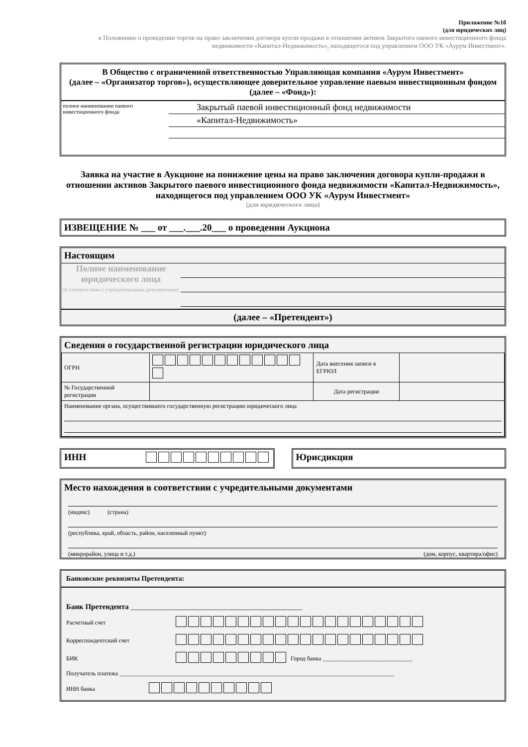Приложение №1б
(для юридических лиц)
к Положению о проведении торгов на право заключения договора купли-продажи в отношении активов Закрытого паевого инвестиционного фонда недвижимости «Капитал-Недвижимость», находящегося под управлением ООО УК «Аурум Инвестмент».
В Общество с ограниченной ответственностью Управляющая компания «Аурум Инвестмент»
(далее – «Организатор торгов»), осуществляющее доверительное управление паевым инвестиционным фондом (далее – «Фонд»):
полное наименование паевого инвестиционного фонда
Закрытый паевой инвестиционный фонд недвижимости
«Капитал-Недвижимость»
Заявка на участие в Аукционе на понижение цены на право заключения договора купли-продажи в отношении активов Закрытого паевого инвестиционного фонда недвижимости «Капитал-Недвижимость», находящегося под управлением ООО УК «Аурум Инвестмент»
(для юридического лица)
ИЗВЕЩЕНИЕ № ___ от ___.___.20___ о проведении Аукциона
Настоящим
Полное наименование юридического лица
(в соответствии с учредительными документами)
(далее – «Претендент»)
Сведения о государственной регистрации юридического лица
| ОГРН | | Дата внесения записи в ЕГРЮЛ | |
| № Государственной регистрации | | Дата регистрации | |
| Наименование органа, осуществившего государственную регистрацию юридического лица | | | |
ИНН Юрисдикция
Место нахождения в соответствии с учредительными документами
(индекс) (страна)
(республика, край, область, район, населенный пункт)
(микрорайон, улица и т.д.) (дом, корпус, квартира/офис)
Банковские реквизиты Претендента:
Банк Претендента ______________________________________________
Расчетный счет
Корреспондентский счет
БИК Город банка ______________________________
Получатель платежа ____________________________________________________________________________________________
ИНН банка